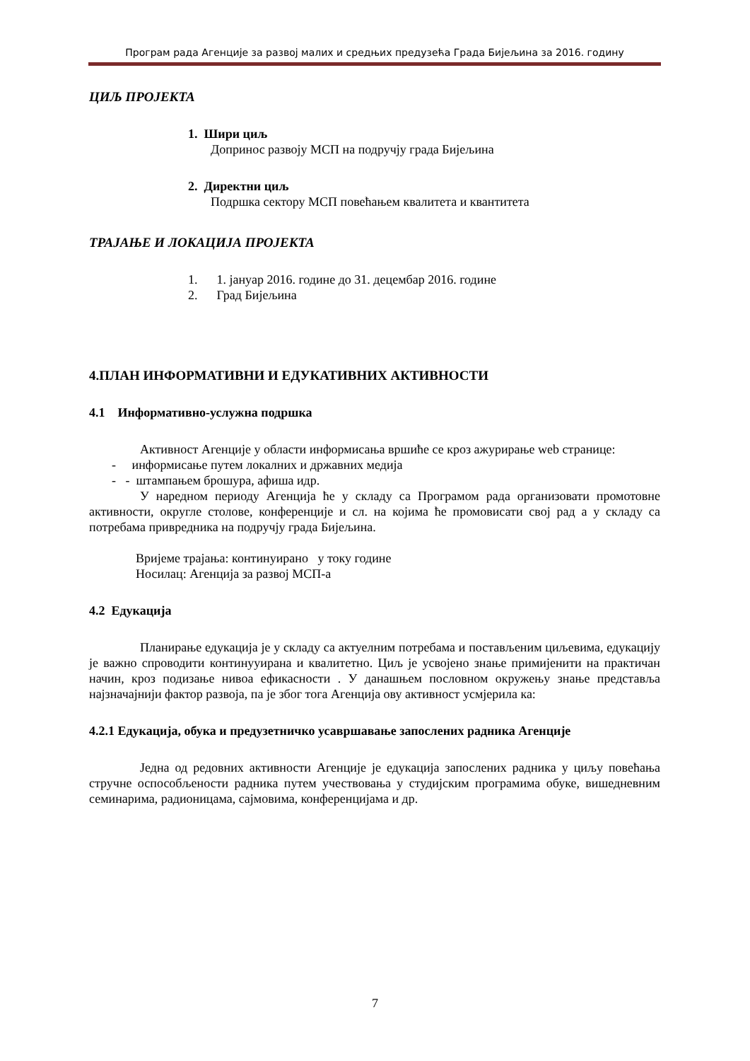Програм рада Агенције за развој малих и средњих предузећа Града Бијељина за 2016. годину
ЦИЉ ПРОЈЕКТА
1. Шири циљ
Допринос развоју МСП на подручју града Бијељина
2. Директни циљ
Подршка сектору МСП повећањем квалитета и квантитета
ТРАЈАЊЕ И ЛОКАЦИЈА ПРОЈЕКТА
1. 1. јануар 2016. године до 31. децембар 2016. године
2. Град Бијељина
4.ПЛАН ИНФОРМАТИВНИ И ЕДУКАТИВНИХ АКТИВНОСТИ
4.1 Информативно-услужна подршка
Активност Агенције у области информисања вршиће се кроз ажурирање web странице:
- информисање путем локалних и државних медија
- - штампањем брошура, афиша идр.
У наредном периоду Агенција ће у складу са Програмом рада организовати промотовне активности, округле столове, конференције и сл. на којима ће промовисати свој рад а у складу са потребама привредника на подручју града Бијељина.
Вријеме трајања: континуирано у току године
Носилац: Агенција за развој МСП-а
4.2 Едукација
Планирање едукација је у складу са актуелним потребама и постављеним циљевима, едукацију је важно спроводити континууирана и квалитетно. Циљ је усвојено знање примијенити на практичан начин, кроз подизање нивоа ефикасности . У данашњем пословном окружењу знање представља најзначајнији фактор развоја, па је због тога Агенција ову активност усмјерила ка:
4.2.1 Едукација, обука и предузетничко усавршавање запослених радника Агенције
Једна од редовних активности Агенције је едукација запослених радника у циљу повећања стручне оспособљености радника путем учествовања у студијским програмима обуке, вишедневним семинарима, радионицама, сајмовима, конференцијама и др.
7